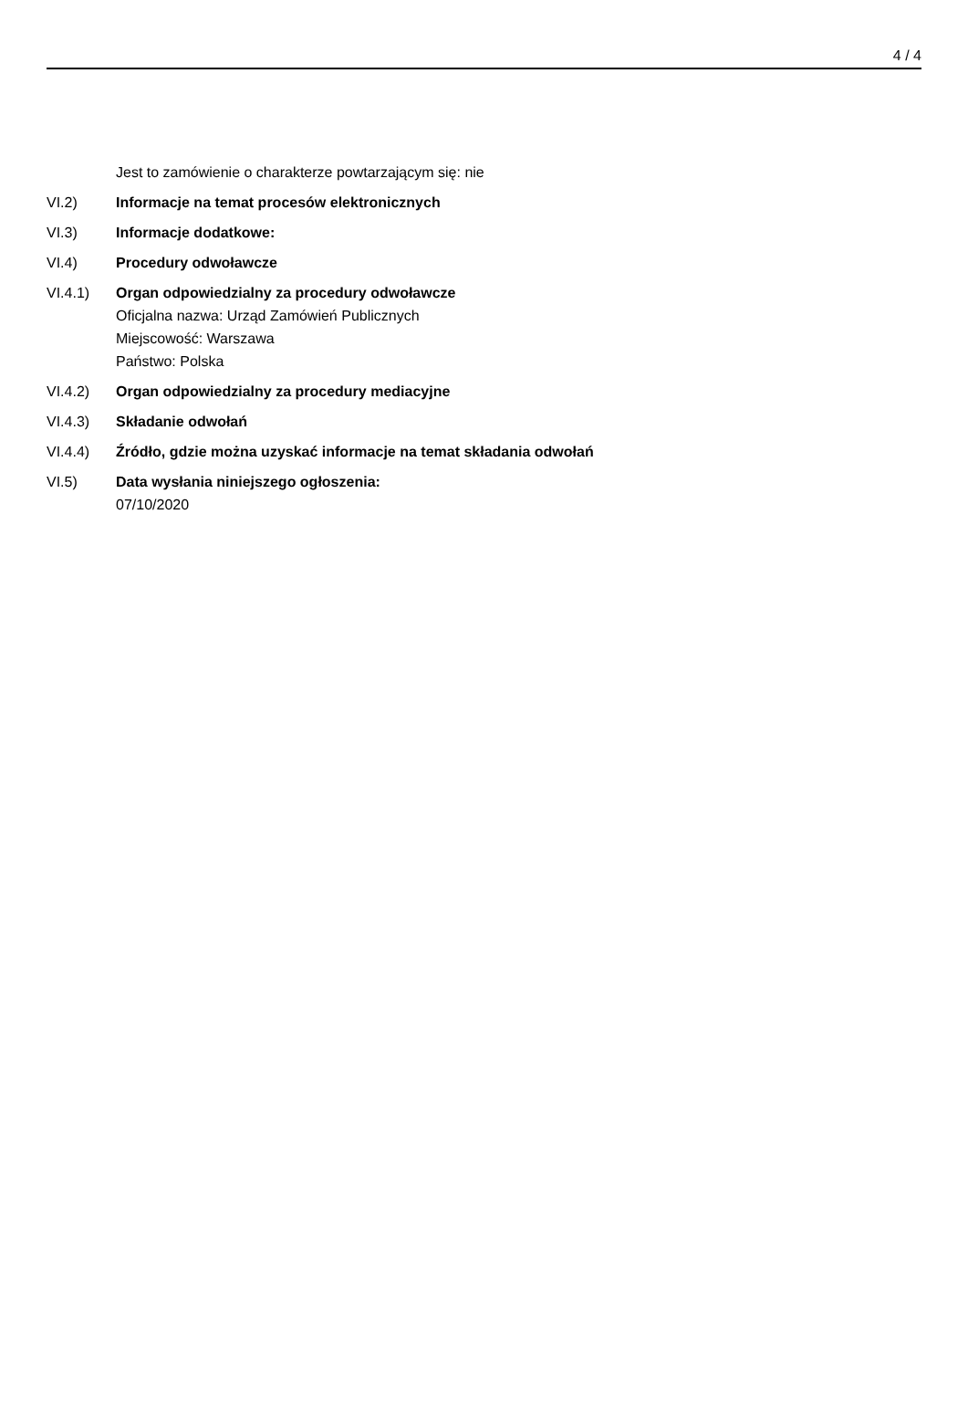4 / 4
Jest to zamówienie o charakterze powtarzającym się: nie
VI.2) Informacje na temat procesów elektronicznych
VI.3) Informacje dodatkowe:
VI.4) Procedury odwoławcze
VI.4.1) Organ odpowiedzialny za procedury odwoławcze
Oficjalna nazwa: Urząd Zamówień Publicznych
Miejscowość: Warszawa
Państwo: Polska
VI.4.2) Organ odpowiedzialny za procedury mediacyjne
VI.4.3) Składanie odwołań
VI.4.4) Źródło, gdzie można uzyskać informacje na temat składania odwołań
VI.5) Data wysłania niniejszego ogłoszenia:
07/10/2020